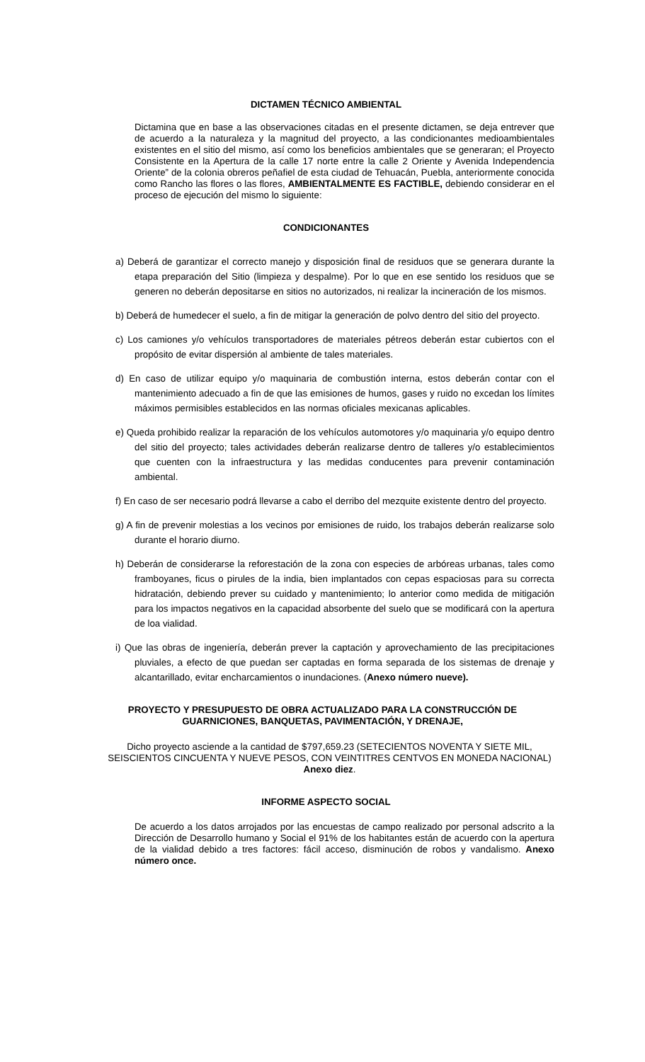DICTAMEN TÉCNICO AMBIENTAL
Dictamina que en base a las observaciones citadas en el presente dictamen, se deja entrever que de acuerdo a la naturaleza y la magnitud del proyecto, a las condicionantes medioambientales existentes en el sitio del mismo, así como los beneficios ambientales que se generaran; el Proyecto Consistente en la Apertura de la calle 17 norte entre la calle 2 Oriente y Avenida Independencia Oriente” de la colonia obreros peñafiel de esta ciudad de Tehuacán, Puebla, anteriormente conocida como Rancho las flores o las flores, AMBIENTALMENTE ES FACTIBLE, debiendo considerar en el proceso de ejecución del mismo lo siguiente:
CONDICIONANTES
a) Deberá de garantizar el correcto manejo y disposición final de residuos que se generara durante la etapa preparación del Sitio (limpieza y despalme). Por lo que en ese sentido los residuos que se generen no deberán depositarse en sitios no autorizados, ni realizar la incineración de los mismos.
b) Deberá de humedecer el suelo, a fin de mitigar la generación de polvo dentro del sitio del proyecto.
c) Los camiones y/o vehículos transportadores de materiales pétreos deberán estar cubiertos con el propósito de evitar dispersión al ambiente de tales materiales.
d) En caso de utilizar equipo y/o maquinaria de combustión interna, estos deberán contar con el mantenimiento adecuado a fin de que las emisiones de humos, gases y ruido no excedan los límites máximos permisibles establecidos en las normas oficiales mexicanas aplicables.
e) Queda prohibido realizar la reparación de los vehículos automotores y/o maquinaria y/o equipo dentro del sitio del proyecto; tales actividades deberán realizarse dentro de talleres y/o establecimientos que cuenten con la infraestructura y las medidas conducentes para prevenir contaminación ambiental.
f) En caso de ser necesario podrá llevarse a cabo el derribo del mezquite existente dentro del proyecto.
g) A fin de prevenir molestias a los vecinos por emisiones de ruido, los trabajos deberán realizarse solo durante el horario diurno.
h) Deberán de considerarse la reforestación de la zona con especies de arbóreas urbanas, tales como framboyanes, ficus o pirules de la india, bien implantados con cepas espaciosas para su correcta hidratación, debiendo prever su cuidado y mantenimiento; lo anterior como medida de mitigación para los impactos negativos en la capacidad absorbente del suelo que se modificará con la apertura de loa vialidad.
i) Que las obras de ingeniería, deberán prever la captación y aprovechamiento de las precipitaciones pluviales, a efecto de que puedan ser captadas en forma separada de los sistemas de drenaje y alcantarillado, evitar encharcamientos o inundaciones. (Anexo número nueve).
PROYECTO Y PRESUPUESTO DE OBRA ACTUALIZADO PARA LA CONSTRUCCIÓN DE
GUARNICIONES, BANQUETAS, PAVIMENTACIÓN, Y DRENAJE,
Dicho proyecto asciende a la cantidad de $797,659.23 (SETECIENTOS NOVENTA Y SIETE MIL, SEISCIENTOS CINCUENTA Y NUEVE PESOS, CON VEINTITRES CENTVOS EN MONEDA NACIONAL) Anexo diez.
INFORME ASPECTO SOCIAL
De acuerdo a los datos arrojados por las encuestas de campo realizado por personal adscrito a la Dirección de Desarrollo humano y Social el 91% de los habitantes están de acuerdo con la apertura de la vialidad debido a tres factores: fácil acceso, disminución de robos y vandalismo. Anexo número once.